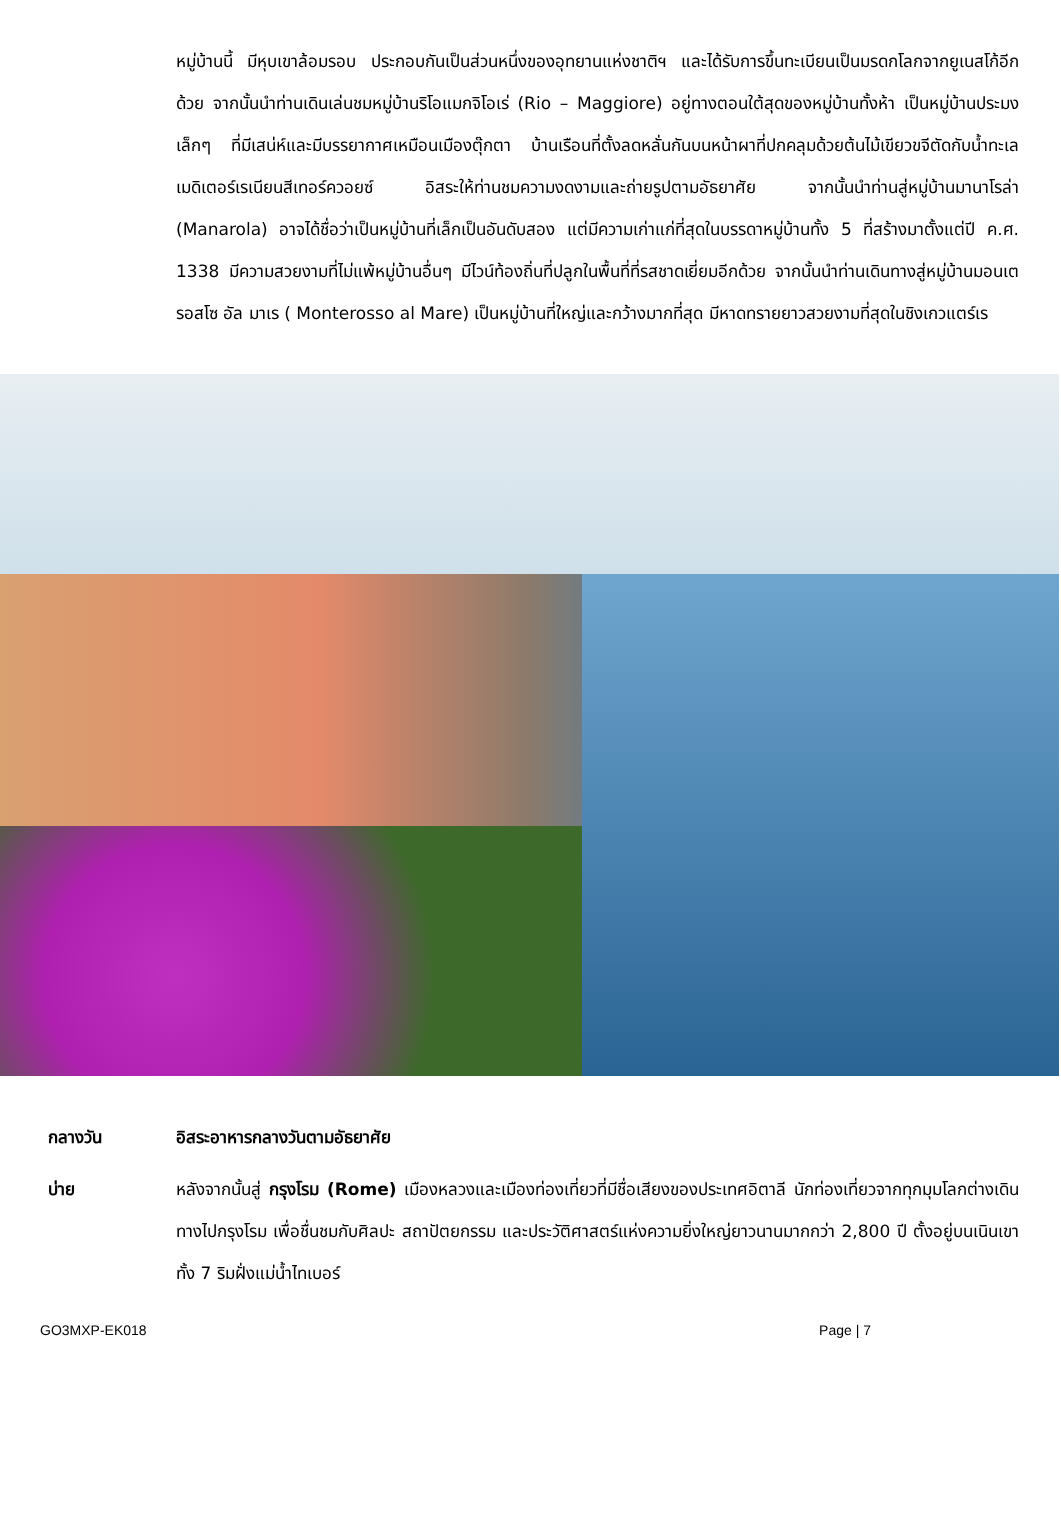หมู่บ้านนี้ มีหุบเขาล้อมรอบ ประกอบกันเป็นส่วนหนึ่งของอุทยานแห่งชาติฯ และได้รับการขึ้นทะเบียนเป็นมรดกโลกจากยูเนสโก้อีกด้วย จากนั้นนำท่านเดินเล่นชมหมู่บ้านริโอแมกจิโอเร่ (Rio – Maggiore) อยู่ทางตอนใต้สุดของหมู่บ้านทั้งห้า เป็นหมู่บ้านประมงเล็กๆ ที่มีเสน่ห์และมีบรรยากาศเหมือนเมืองตุ๊กตา บ้านเรือนที่ตั้งลดหลั่นกันบนหน้าผาที่ปกคลุมด้วยต้นไม้เขียวขจีตัดกับน้ำทะเลเมดิเตอร์เรเนียนสีเทอร์ควอยซ์ อิสระให้ท่านชมความงดงามและถ่ายรูปตามอัธยาศัย จากนั้นนำท่านสู่หมู่บ้านมานาโรล่า (Manarola) อาจได้ชื่อว่าเป็นหมู่บ้านที่เล็กเป็นอันดับสอง แต่มีความเก่าแก่ที่สุดในบรรดาหมู่บ้านทั้ง 5 ที่สร้างมาตั้งแต่ปี ค.ศ. 1338 มีความสวยงามที่ไม่แพ้หมู่บ้านอื่นๆ มีไวน์ท้องถิ่นที่ปลูกในพื้นที่ที่รสชาดเยี่ยมอีกด้วย จากนั้นนำท่านเดินทางสู่หมู่บ้านมอนเตรอสโซ อัล มาเร ( Monterosso al Mare) เป็นหมู่บ้านที่ใหญ่และกว้างมากที่สุด มีหาดทรายยาวสวยงามที่สุดในชิงเกวแตร์เร
กลางวัน อิสระอาหารกลางวันตามอัธยาศัย
บ่าย หลังจากนั้นสู่ กรุงโรม (Rome) เมืองหลวงและเมืองท่องเที่ยวที่มีชื่อเสียงของประเทศอิตาลี นักท่องเที่ยวจากทุกมุมโลกต่างเดินทางไปกรุงโรม เพื่อชื่นชมกับศิลปะ สถาปัตยกรรม และประวัติศาสตร์แห่งความยิ่งใหญ่ยาวนานมากกว่า 2,800 ปี ตั้งอยู่บนเนินเขาทั้ง 7 ริมฝั่งแม่น้ำไทเบอร์
GO3MXP-EK018 Page | 7